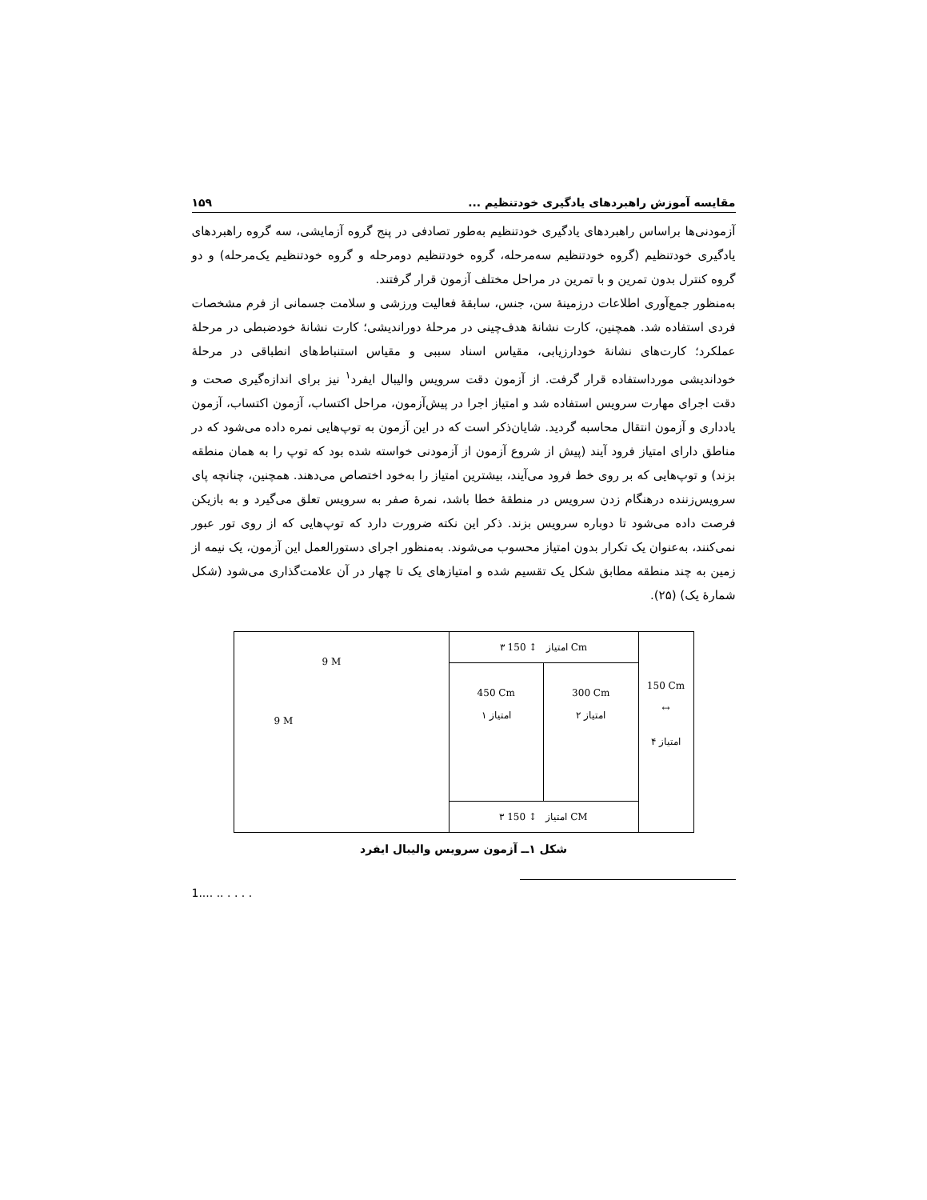مقایسه آموزش راهبردهای یادگیری خودتنظیم ... ۱۵۹
آزمودنی‌ها براساس راهبردهای یادگیری خودتنظیم به‌طور تصادفی در پنج گروه آزمایشی، سه گروه راهبردهای یادگیری خودتنظیم (گروه خودتنظیم سه‌مرحله، گروه خودتنظیم دومرحله و گروه خودتنظیم یک‌مرحله) و دو گروه کنترل بدون تمرین و با تمرین در مراحل مختلف آزمون قرار گرفتند.
به‌منظور جمع‌آوری اطلاعات درزمینهٔ سن، جنس، سابقهٔ فعالیت ورزشی و سلامت جسمانی از فرم مشخصات فردی استفاده شد. همچنین، کارت نشانهٔ هدف‌چینی در مرحلهٔ دوراندیشی؛ کارت نشانهٔ خودضبطی در مرحلهٔ عملکرد؛ کارت‌های نشانهٔ خودارزیابی، مقیاس اسناد سببی و مقیاس استنباط‌های انطباقی در مرحلهٔ خوداندیشی مورداستفاده قرار گرفت. از آزمون دقت سرویس والیبال ایفرد<sup>۱</sup> نیز برای اندازه‌گیری صحت و دقت اجرای مهارت سرویس استفاده شد و امتیاز اجرا در پیش‌آزمون، مراحل اکتساب، آزمون اکتساب، آزمون یادداری و آزمون انتقال محاسبه گردید. شایان‌ذکر است که در این آزمون به توپ‌هایی نمره داده می‌شود که در مناطق دارای امتیاز فرود آیند (پیش از شروع آزمون از آزمودنی خواسته شده بود که توپ را به همان منطقه بزند) و توپ‌هایی که بر روی خط فرود می‌آیند، بیشترین امتیاز را به‌خود اختصاص می‌دهند. همچنین، چنانچه پای سرویس‌زننده درهنگام زدن سرویس در منطقهٔ خطا باشد، نمرهٔ صفر به سرویس تعلق می‌گیرد و به بازیکن فرصت داده می‌شود تا دوباره سرویس بزند. ذکر این نکته ضرورت دارد که توپ‌هایی که از روی تور عبور نمی‌کنند، به‌عنوان یک تکرار بدون امتیاز محسوب می‌شوند. به‌منظور اجرای دستورالعمل این آزمون، یک نیمه از زمین به چند منطقه مطابق شکل یک تقسیم شده و امتیازهای یک تا چهار در آن علامت‌گذاری می‌شود (شکل شمارهٔ یک) (۲۵).
9 M
9 M
۳ امتیاز ↕ 150 Cm
450 Cm
۱ امتیاز
300 Cm
۲ امتیاز
۳ امتیاز ↕ 150 CM
150 Cm
↔
۴ امتیاز
شکل ۱ــ آزمون سرویس والیبال ایفرد
1.... .. . . . .